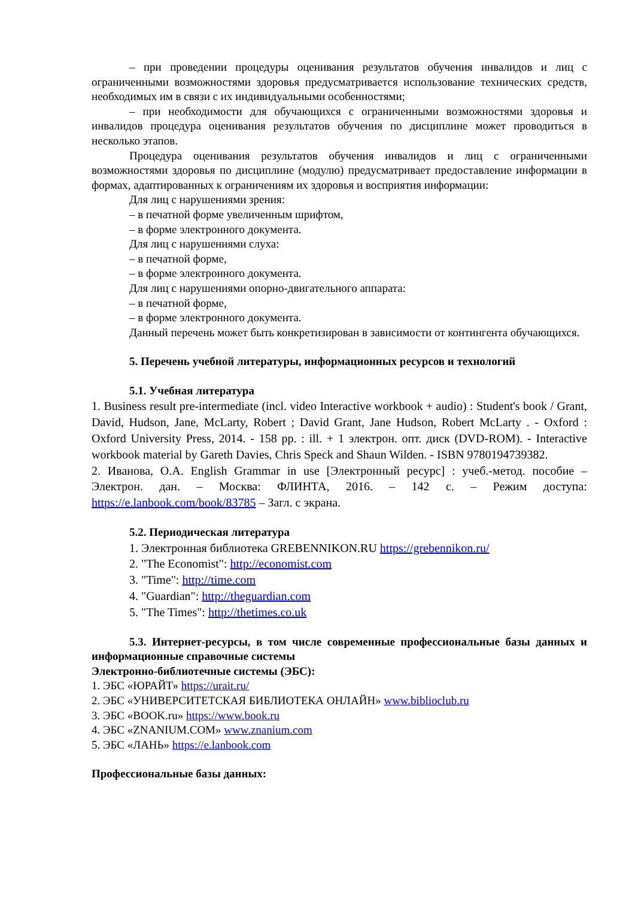– при проведении процедуры оценивания результатов обучения инвалидов и лиц с ограниченными возможностями здоровья предусматривается использование технических средств, необходимых им в связи с их индивидуальными особенностями;
– при необходимости для обучающихся с ограниченными возможностями здоровья и инвалидов процедура оценивания результатов обучения по дисциплине может проводиться в несколько этапов.
Процедура оценивания результатов обучения инвалидов и лиц с ограниченными возможностями здоровья по дисциплине (модулю) предусматривает предоставление информации в формах, адаптированных к ограничениям их здоровья и восприятия информации:
Для лиц с нарушениями зрения:
– в печатной форме увеличенным шрифтом,
– в форме электронного документа.
Для лиц с нарушениями слуха:
– в печатной форме,
– в форме электронного документа.
Для лиц с нарушениями опорно-двигательного аппарата:
– в печатной форме,
– в форме электронного документа.
Данный перечень может быть конкретизирован в зависимости от контингента обучающихся.
5. Перечень учебной литературы, информационных ресурсов и технологий
5.1. Учебная литература
1. Business result pre-intermediate (incl. video Interactive workbook + audio) : Student's book / Grant, David, Hudson, Jane, McLarty, Robert ; David Grant, Jane Hudson, Robert McLarty . - Oxford : Oxford University Press, 2014. - 158 pp. : ill. + 1 электрон. опт. диск (DVD-ROM). - Interactive workbook material by Gareth Davies, Chris Speck and Shaun Wilden. - ISBN 9780194739382.
2. Иванова, О.А. English Grammar in use [Электронный ресурс] : учеб.-метод. пособие – Электрон. дан. – Москва: ФЛИНТА, 2016. – 142 с. – Режим доступа: https://e.lanbook.com/book/83785 – Загл. с экрана.
5.2. Периодическая литература
1. Электронная библиотека GREBENNIKON.RU https://grebennikon.ru/
2. "The Economist": http://economist.com
3. "Time": http://time.com
4. "Guardian": http://theguardian.com
5. "The Times": http://thetimes.co.uk
5.3. Интернет-ресурсы, в том числе современные профессиональные базы данных и информационные справочные системы
Электронно-библиотечные системы (ЭБС):
1. ЭБС «ЮРАЙТ» https://urait.ru/
2. ЭБС «УНИВЕРСИТЕТСКАЯ БИБЛИОТЕКА ОНЛАЙН» www.biblioclub.ru
3. ЭБС «BOOK.ru» https://www.book.ru
4. ЭБС «ZNANIUM.COM» www.znanium.com
5. ЭБС «ЛАНЬ» https://e.lanbook.com
Профессиональные базы данных: